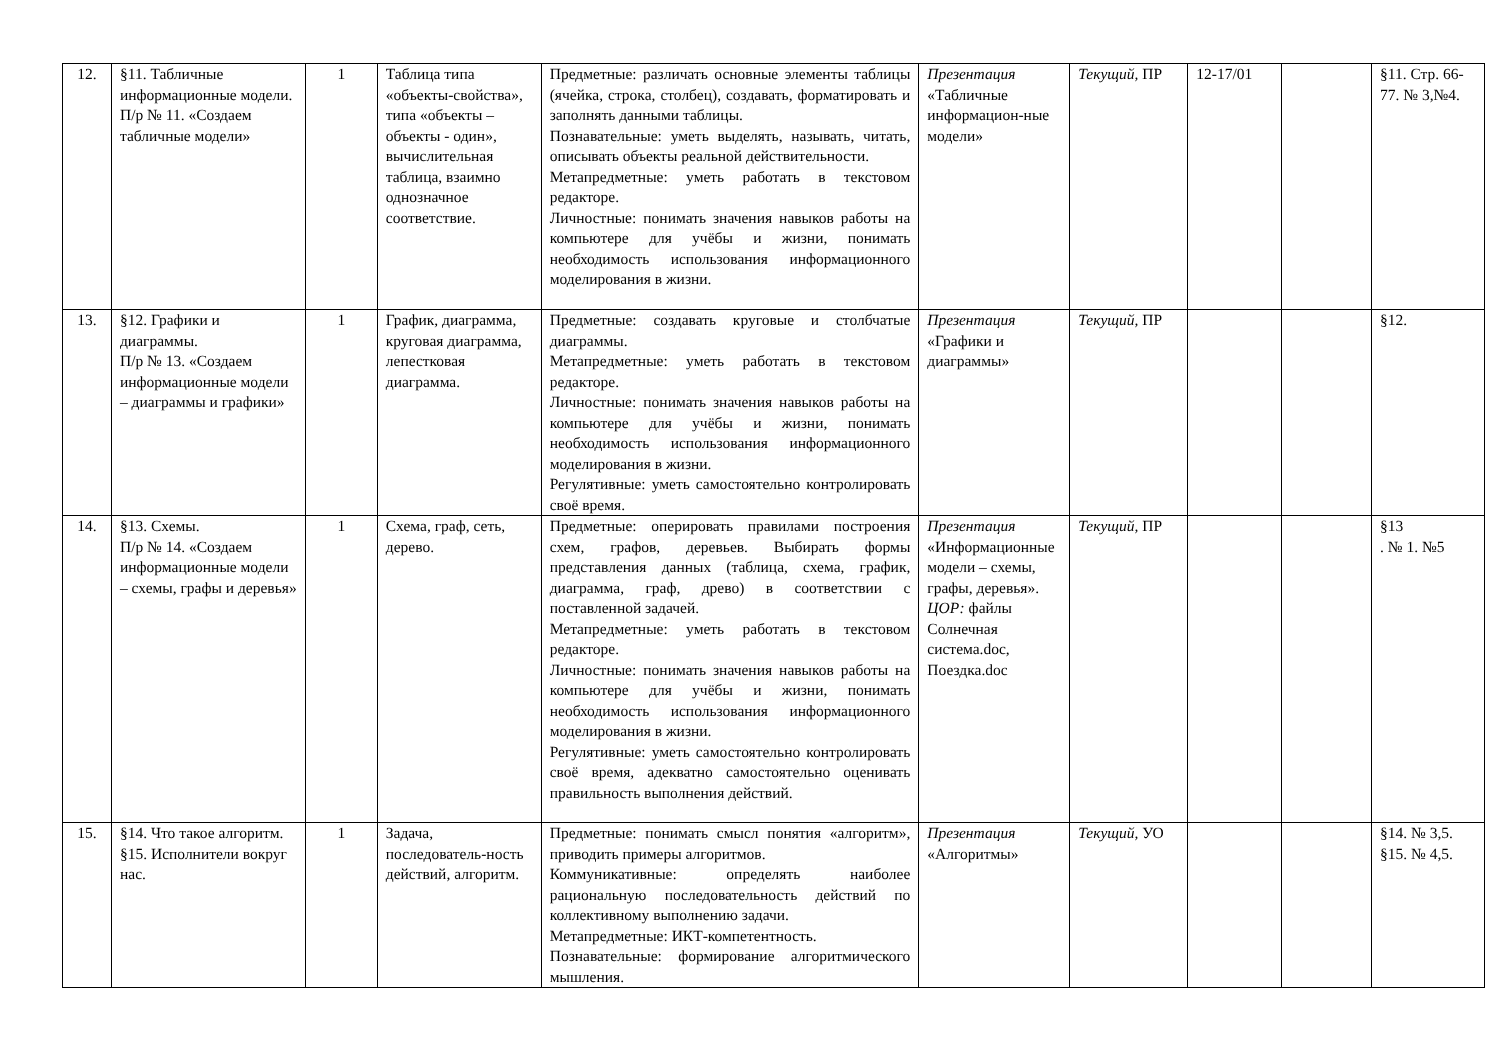| 12. | §11. Табличные информационные модели. П/р № 11. «Создаем табличные модели» | 1 | Таблица типа «объекты-свойства», типа «объекты – объекты - один», вычислительная таблица, взаимно однозначное соответствие. | Предметные: различать основные элементы таблицы (ячейка, строка, столбец), создавать, форматировать и заполнять данными таблицы. Познавательные: уметь выделять, называть, читать, описывать объекты реальной действительности. Метапредметные: уметь работать в текстовом редакторе. Личностные: понимать значения навыков работы на компьютере для учёбы и жизни, понимать необходимость использования информационного моделирования в жизни. | Презентация «Табличные информацион-ные модели» | Текущий, ПР | 12-17/01 | | §11. Стр. 66-77. № 3,№4. |
| 13. | §12. Графики и диаграммы. П/р № 13. «Создаем информационные модели – диаграммы и графики» | 1 | График, диаграмма, круговая диаграмма, лепестковая диаграмма. | Предметные: создавать круговые и столбчатые диаграммы. Метапредметные: уметь работать в текстовом редакторе. Личностные: понимать значения навыков работы на компьютере для учёбы и жизни, понимать необходимость использования информационного моделирования в жизни. Регулятивные: уметь самостоятельно контролировать своё время. | Презентация «Графики и диаграммы» | Текущий, ПР | | | §12. |
| 14. | §13. Схемы. П/р № 14. «Создаем информационные модели – схемы, графы и деревья» | 1 | Схема, граф, сеть, дерево. | Предметные: оперировать правилами построения схем, графов, деревьев. Выбирать формы представления данных (таблица, схема, график, диаграмма, граф, древо) в соответствии с поставленной задачей. Метапредметные: уметь работать в текстовом редакторе. Личностные: понимать значения навыков работы на компьютере для учёбы и жизни, понимать необходимость использования информационного моделирования в жизни. Регулятивные: уметь самостоятельно контролировать своё время, адекватно самостоятельно оценивать правильность выполнения действий. | Презентация «Информационные модели – схемы, графы, деревья». ЦОР: файлы Солнечная система.doc, Поездка.doc | Текущий, ПР | | | §13 . № 1. №5 |
| 15. | §14. Что такое алгоритм. §15. Исполнители вокруг нас. | 1 | Задача, последователь-ность действий, алгоритм. | Предметные: понимать смысл понятия «алгоритм», приводить примеры алгоритмов. Коммуникативные: определять наиболее рациональную последовательность действий по коллективному выполнению задачи. Метапредметные: ИКТ-компетентность. Познавательные: формирование алгоритмического мышления. | Презентация «Алгоритмы» | Текущий, УО | | | §14. № 3,5. §15. № 4,5. |